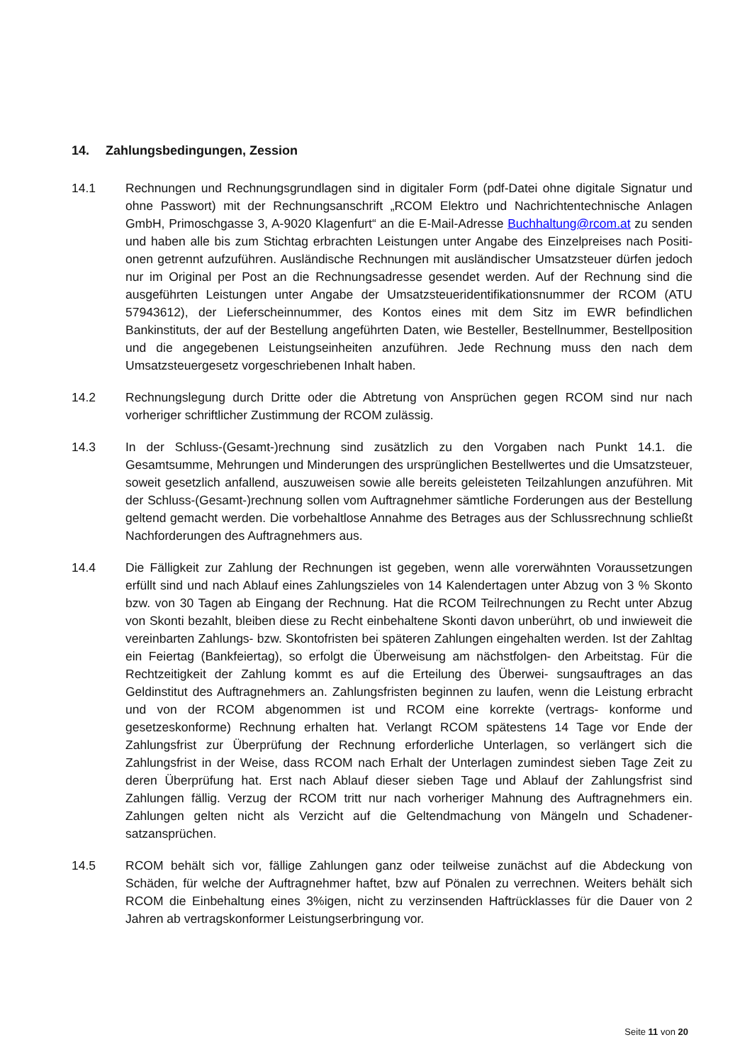14. Zahlungsbedingungen, Zession
14.1 Rechnungen und Rechnungsgrundlagen sind in digitaler Form (pdf-Datei ohne digitale Signatur und ohne Passwort) mit der Rechnungsanschrift „RCOM Elektro und Nachrichtentechnische Anlagen GmbH, Primoschgasse 3, A-9020 Klagenfurt“ an die E-Mail-Adresse Buchhaltung@rcom.at zu senden und haben alle bis zum Stichtag erbrachten Leistungen unter Angabe des Einzelpreises nach Positi- onen getrennt aufzuführen. Ausländische Rechnungen mit ausländischer Umsatzsteuer dürfen jedoch nur im Original per Post an die Rechnungsadresse gesendet werden. Auf der Rechnung sind die ausgeführten Leistungen unter Angabe der Umsatzsteueridentifikationsnummer der RCOM (ATU 57943612), der Lieferscheinnummer, des Kontos eines mit dem Sitz im EWR befindlichen Bankinstituts, der auf der Bestellung angeführten Daten, wie Besteller, Bestellnummer, Bestellposition und die angegebenen Leistungseinheiten anzuführen. Jede Rechnung muss den nach dem Umsatzsteuergesetz vorgeschriebenen Inhalt haben.
14.2 Rechnungslegung durch Dritte oder die Abtretung von Ansprüchen gegen RCOM sind nur nach vorheriger schriftlicher Zustimmung der RCOM zulässig.
14.3 In der Schluss-(Gesamt-)rechnung sind zusätzlich zu den Vorgaben nach Punkt 14.1. die Gesamtsumme, Mehrungen und Minderungen des ursprünglichen Bestellwertes und die Umsatzsteuer, soweit gesetzlich anfallend, auszuweisen sowie alle bereits geleisteten Teilzahlungen anzuführen. Mit der Schluss-(Gesamt-)rechnung sollen vom Auftragnehmer sämtliche Forderungen aus der Bestellung geltend gemacht werden. Die vorbehaltlose Annahme des Betrages aus der Schlussrechnung schließt Nachforderungen des Auftragnehmers aus.
14.4 Die Fälligkeit zur Zahlung der Rechnungen ist gegeben, wenn alle vorerwähnten Voraussetzungen erfüllt sind und nach Ablauf eines Zahlungszieles von 14 Kalendertagen unter Abzug von 3 % Skonto bzw. von 30 Tagen ab Eingang der Rechnung. Hat die RCOM Teilrechnungen zu Recht unter Abzug von Skonti bezahlt, bleiben diese zu Recht einbehaltene Skonti davon unberührt, ob und inwieweit die vereinbarten Zahlungs- bzw. Skontofristen bei späteren Zahlungen eingehalten werden. Ist der Zahltag ein Feiertag (Bankfeiertag), so erfolgt die Überweisung am nächstfolgen- den Arbeitstag. Für die Rechtzeitigkeit der Zahlung kommt es auf die Erteilung des Überwei- sungsauftrages an das Geldinstitut des Auftragnehmers an. Zahlungsfristen beginnen zu laufen, wenn die Leistung erbracht und von der RCOM abgenommen ist und RCOM eine korrekte (vertrags- konforme und gesetzeskonforme) Rechnung erhalten hat. Verlangt RCOM spätestens 14 Tage vor Ende der Zahlungsfrist zur Überprüfung der Rechnung erforderliche Unterlagen, so verlängert sich die Zahlungsfrist in der Weise, dass RCOM nach Erhalt der Unterlagen zumindest sieben Tage Zeit zu deren Überprüfung hat. Erst nach Ablauf dieser sieben Tage und Ablauf der Zahlungsfrist sind Zahlungen fällig. Verzug der RCOM tritt nur nach vorheriger Mahnung des Auftragnehmers ein. Zahlungen gelten nicht als Verzicht auf die Geltendmachung von Mängeln und Schadener- satzansprüchen.
14.5 RCOM behält sich vor, fällige Zahlungen ganz oder teilweise zunächst auf die Abdeckung von Schäden, für welche der Auftragnehmer haftet, bzw auf Pönalen zu verrechnen. Weiters behält sich RCOM die Einbehaltung eines 3%igen, nicht zu verzinsenden Haftrücklasses für die Dauer von 2 Jahren ab vertragskonformer Leistungserbringung vor.
Seite 11 von 20